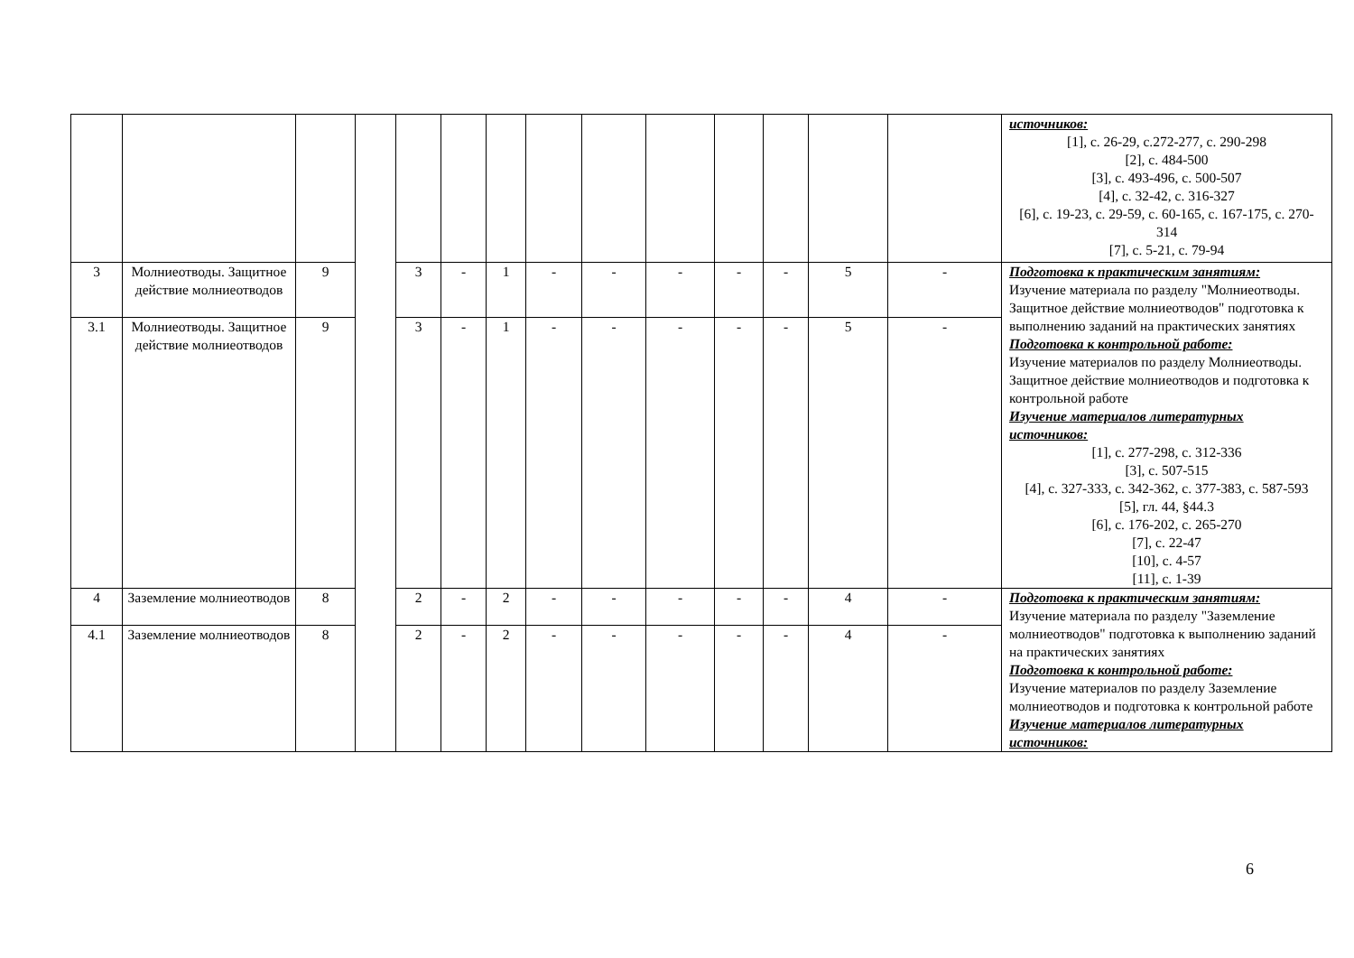| | | | | | | | | | | | | | | источников: [1], с. 26-29, с.272-277, с. 290-298 [2], с. 484-500 [3], с. 493-496, с. 500-507 [4], с. 32-42, с. 316-327 [6], с. 19-23, с. 29-59, с. 60-165, с. 167-175, с. 270-314 [7], с. 5-21, с. 79-94 |
| 3 | Молниеотводы. Защитное действие молниеотводов | 9 | | 3 | - | 1 | - | - | - | - | - | 5 | - | Подготовка к практическим занятиям: Изучение материала по разделу "Молниеотводы. Защитное действие молниеотводов" подготовка к выполнению заданий на практических занятиях Подготовка к контрольной работе: Изучение материалов по разделу Молниеотводы. Защитное действие молниеотводов и подготовка к контрольной работе Изучение материалов литературных источников: [1], с. 277-298, с. 312-336 [3], с. 507-515 [4], с. 327-333, с. 342-362, с. 377-383, с. 587-593 [5], гл. 44, §44.3 [6], с. 176-202, с. 265-270 [7], с. 22-47 [10], с. 4-57 [11], с. 1-39 |
| 3.1 | Молниеотводы. Защитное действие молниеотводов | 9 | | 3 | - | 1 | - | - | - | - | - | 5 | - | |
| 4 | Заземление молниеотводов | 8 | | 2 | - | 2 | - | - | - | - | - | 4 | - | Подготовка к практическим занятиям: Изучение материала по разделу "Заземление молниеотводов" подготовка к выполнению заданий на практических занятиях Подготовка к контрольной работе: Изучение материалов по разделу Заземление молниеотводов и подготовка к контрольной работе Изучение материалов литературных источников: |
| 4.1 | Заземление молниеотводов | 8 | | 2 | - | 2 | - | - | - | - | - | 4 | - | |
6